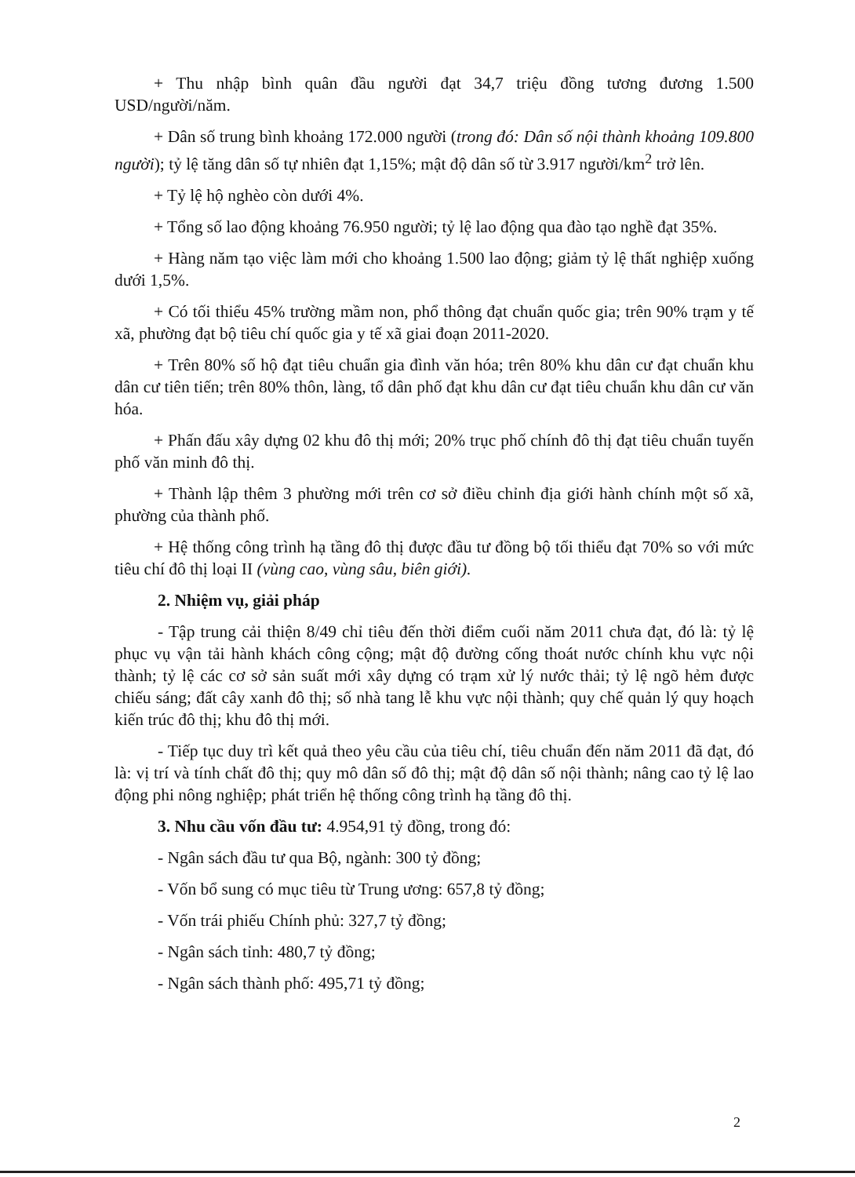+ Thu nhập bình quân đầu người đạt 34,7 triệu đồng tương đương 1.500 USD/người/năm.
+ Dân số trung bình khoảng 172.000 người (trong đó: Dân số nội thành khoảng 109.800 người); tỷ lệ tăng dân số tự nhiên đạt 1,15%; mật độ dân số từ 3.917 người/km<sup>2</sup> trở lên.
+ Tỷ lệ hộ nghèo còn dưới 4%.
+ Tổng số lao động khoảng 76.950 người; tỷ lệ lao động qua đào tạo nghề đạt 35%.
+ Hàng năm tạo việc làm mới cho khoảng 1.500 lao động; giảm tỷ lệ thất nghiệp xuống dưới 1,5%.
+ Có tối thiểu 45% trường mầm non, phổ thông đạt chuẩn quốc gia; trên 90% trạm y tế xã, phường đạt bộ tiêu chí quốc gia y tế xã giai đoạn 2011-2020.
+ Trên 80% số hộ đạt tiêu chuẩn gia đình văn hóa; trên 80% khu dân cư đạt chuẩn khu dân cư tiên tiến; trên 80% thôn, làng, tổ dân phố đạt khu dân cư đạt tiêu chuẩn khu dân cư văn hóa.
+ Phấn đấu xây dựng 02 khu đô thị mới; 20% trục phố chính đô thị đạt tiêu chuẩn tuyến phố văn minh đô thị.
+ Thành lập thêm 3 phường mới trên cơ sở điều chỉnh địa giới hành chính một số xã, phường của thành phố.
+ Hệ thống công trình hạ tầng đô thị được đầu tư đồng bộ tối thiểu đạt 70% so với mức tiêu chí đô thị loại II (vùng cao, vùng sâu, biên giới).
2. Nhiệm vụ, giải pháp
- Tập trung cải thiện 8/49 chỉ tiêu đến thời điểm cuối năm 2011 chưa đạt, đó là: tỷ lệ phục vụ vận tải hành khách công cộng; mật độ đường cống thoát nước chính khu vực nội thành; tỷ lệ các cơ sở sản suất mới xây dựng có trạm xử lý nước thải; tỷ lệ ngõ hẻm được chiếu sáng; đất cây xanh đô thị; số nhà tang lễ khu vực nội thành; quy chế quản lý quy hoạch kiến trúc đô thị; khu đô thị mới.
- Tiếp tục duy trì kết quả theo yêu cầu của tiêu chí, tiêu chuẩn đến năm 2011 đã đạt, đó là: vị trí và tính chất đô thị; quy mô dân số đô thị; mật độ dân số nội thành; nâng cao tỷ lệ lao động phi nông nghiệp; phát triển hệ thống công trình hạ tầng đô thị.
3. Nhu cầu vốn đầu tư: 4.954,91 tỷ đồng, trong đó:
- Ngân sách đầu tư qua Bộ, ngành: 300 tỷ đồng;
- Vốn bổ sung có mục tiêu từ Trung ương: 657,8 tỷ đồng;
- Vốn trái phiếu Chính phủ: 327,7 tỷ đồng;
- Ngân sách tỉnh: 480,7 tỷ đồng;
- Ngân sách thành phố: 495,71 tỷ đồng;
2